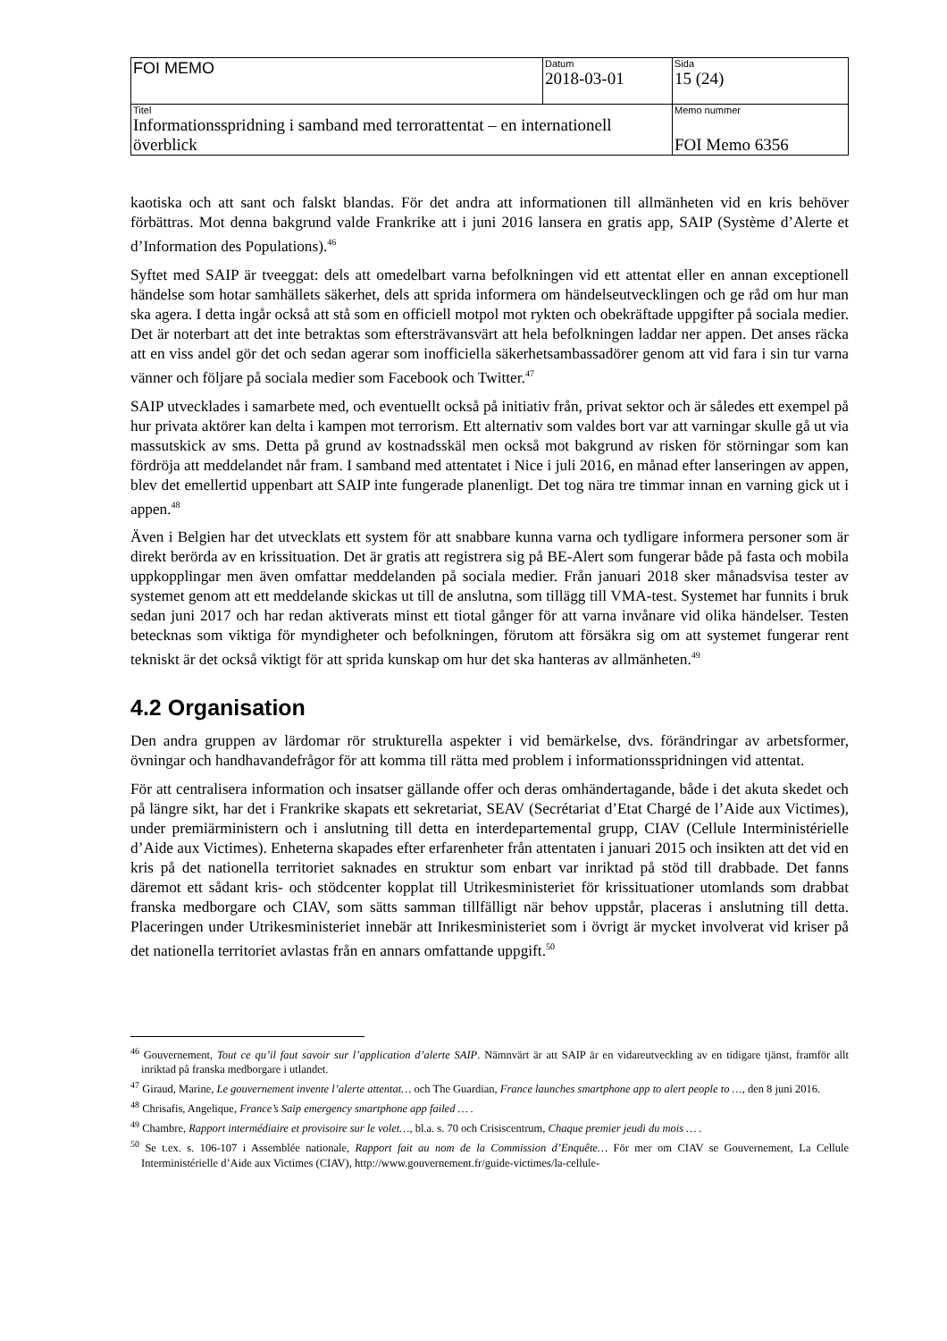| FOI MEMO | Datum 2018-03-01 | Sida 15 (24) |
| Titel Informationsspridning i samband med terrorattentat – en internationell överblick | | Memo nummer FOI Memo 6356 |
kaotiska och att sant och falskt blandas. För det andra att informationen till allmänheten vid en kris behöver förbättras. Mot denna bakgrund valde Frankrike att i juni 2016 lansera en gratis app, SAIP (Système d’Alerte et d’Information des Populations).<sup>46</sup>
Syftet med SAIP är tveeggat: dels att omedelbart varna befolkningen vid ett attentat eller en annan exceptionell händelse som hotar samhällets säkerhet, dels att sprida informera om händelseutvecklingen och ge råd om hur man ska agera. I detta ingår också att stå som en officiell motpol mot rykten och obekräftade uppgifter på sociala medier. Det är noterbart att det inte betraktas som eftersträvansvärt att hela befolkningen laddar ner appen. Det anses räcka att en viss andel gör det och sedan agerar som inofficiella säkerhetsambassadörer genom att vid fara i sin tur varna vänner och följare på sociala medier som Facebook och Twitter.<sup>47</sup>
SAIP utvecklades i samarbete med, och eventuellt också på initiativ från, privat sektor och är således ett exempel på hur privata aktörer kan delta i kampen mot terrorism. Ett alternativ som valdes bort var att varningar skulle gå ut via massutskick av sms. Detta på grund av kostnadsskäl men också mot bakgrund av risken för störningar som kan fördröja att meddelandet når fram. I samband med attentatet i Nice i juli 2016, en månad efter lanseringen av appen, blev det emellertid uppenbart att SAIP inte fungerade planenligt. Det tog nära tre timmar innan en varning gick ut i appen.<sup>48</sup>
Även i Belgien har det utvecklats ett system för att snabbare kunna varna och tydligare informera personer som är direkt berörda av en krissituation. Det är gratis att registrera sig på BE-Alert som fungerar både på fasta och mobila uppkopplingar men även omfattar meddelanden på sociala medier. Från januari 2018 sker månadsvisa tester av systemet genom att ett meddelande skickas ut till de anslutna, som tillägg till VMA-test. Systemet har funnits i bruk sedan juni 2017 och har redan aktiverats minst ett tiotal gånger för att varna invånare vid olika händelser. Testen betecknas som viktiga för myndigheter och befolkningen, förutom att försäkra sig om att systemet fungerar rent tekniskt är det också viktigt för att sprida kunskap om hur det ska hanteras av allmänheten.<sup>49</sup>
4.2 Organisation
Den andra gruppen av lärdomar rör strukturella aspekter i vid bemärkelse, dvs. förändringar av arbetsformer, övningar och handhavandefrågor för att komma till rätta med problem i informationsspridningen vid attentat.
För att centralisera information och insatser gällande offer och deras omhändertagande, både i det akuta skedet och på längre sikt, har det i Frankrike skapats ett sekretariat, SEAV (Secrétariat d’Etat Chargé de l’Aide aux Victimes), under premiärministern och i anslutning till detta en interdepartemental grupp, CIAV (Cellule Interministérielle d’Aide aux Victimes). Enheterna skapades efter erfarenheter från attentaten i januari 2015 och insikten att det vid en kris på det nationella territoriet saknades en struktur som enbart var inriktad på stöd till drabbade. Det fanns däremot ett sådant kris- och stödcenter kopplat till Utrikesministeriet för krissituationer utomlands som drabbat franska medborgare och CIAV, som sätts samman tillfälligt när behov uppstår, placeras i anslutning till detta. Placeringen under Utrikesministeriet innebär att Inrikesministeriet som i övrigt är mycket involverat vid kriser på det nationella territoriet avlastas från en annars omfattande uppgift.<sup>50</sup>
<sup>46</sup> Gouvernement, Tout ce qu’il faut savoir sur l’application d’alerte SAIP. Nämnvärt är att SAIP är en vidareutveckling av en tidigare tjänst, framför allt inriktad på franska medborgare i utlandet.
<sup>47</sup> Giraud, Marine, Le gouvernement invente l’alerte attentat… och The Guardian, France launches smartphone app to alert people to …, den 8 juni 2016.
<sup>48</sup> Chrisafis, Angelique, France’s Saip emergency smartphone app failed … .
<sup>49</sup> Chambre, Rapport intermédiaire et provisoire sur le volet…, bl.a. s. 70 och Crisiscentrum, Chaque premier jeudi du mois … .
<sup>50</sup> Se t.ex. s. 106-107 i Assemblée nationale, Rapport fait au nom de la Commission d’Enquête… För mer om CIAV se Gouvernement, La Cellule Interministérielle d’Aide aux Victimes (CIAV), http://www.gouvernement.fr/guide-victimes/la-cellule-